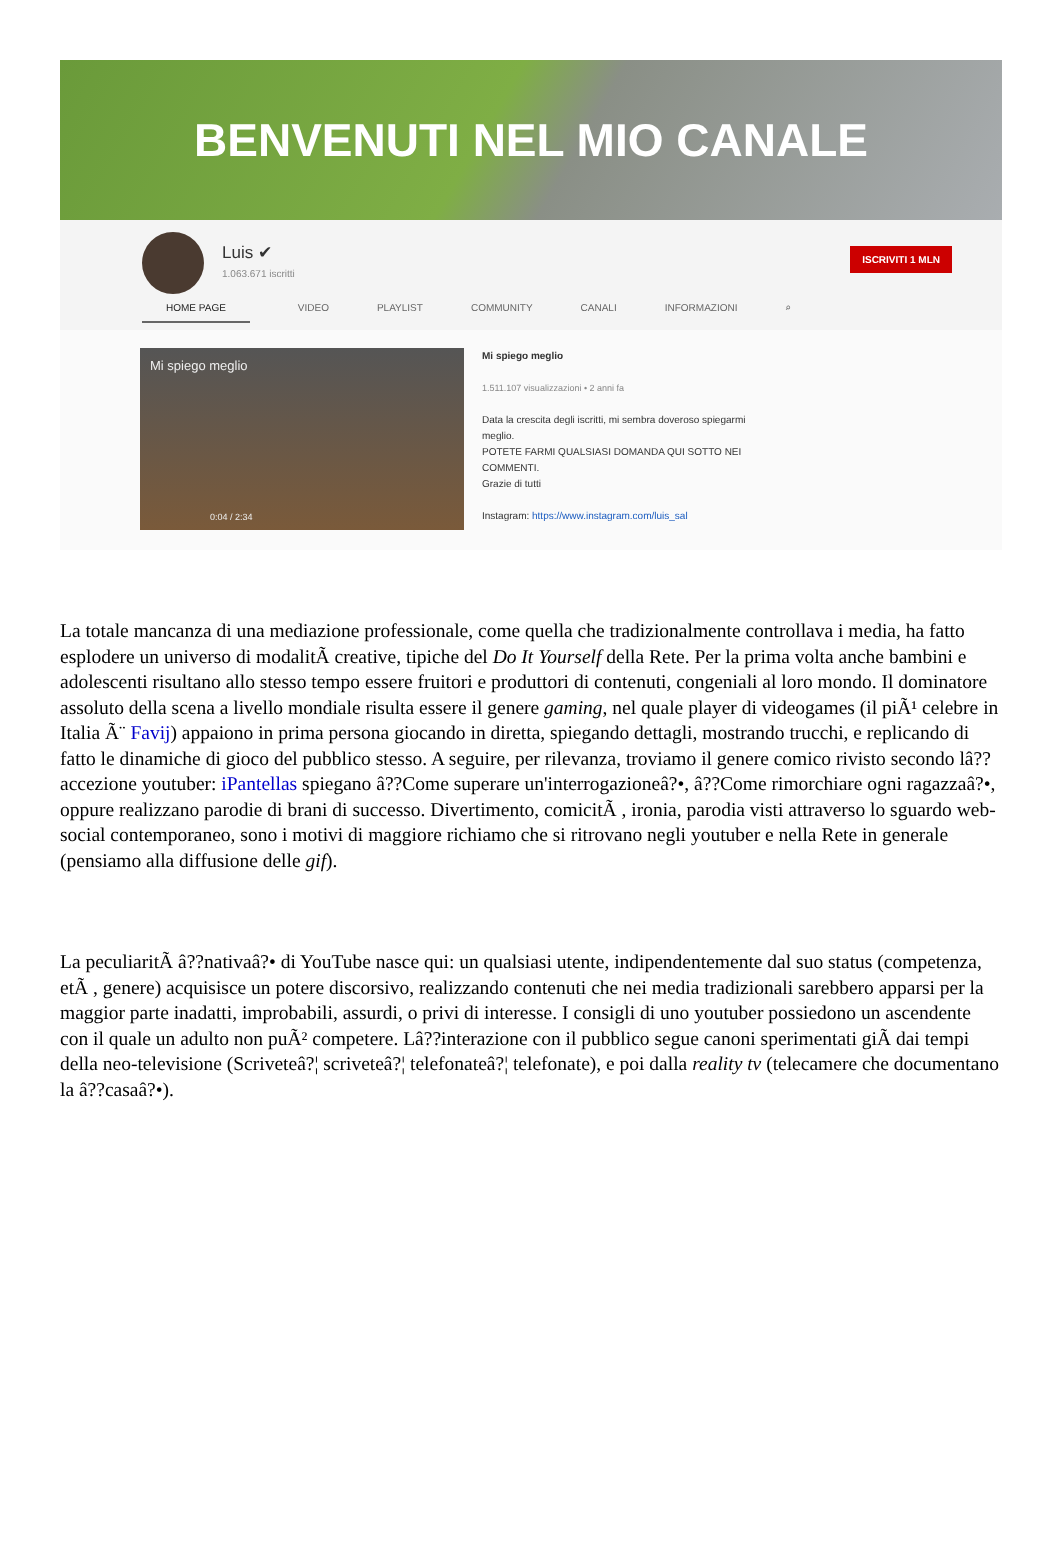BENVENUTI NEL MIO CANALE
Luis ✔
1.063.671 iscritti
ISCRIVITI 1 MLN
HOME PAGE VIDEO PLAYLIST COMMUNITY CANALI INFORMAZIONI ⌕
Mi spiego meglio
0:04 / 2:34
Mi spiego meglio
1.511.107 visualizzazioni • 2 anni fa
Data la crescita degli iscritti, mi sembra doveroso spiegarmi
meglio.
POTETE FARMI QUALSIASI DOMANDA QUI SOTTO NEI
COMMENTI.
Grazie di tutti
Instagram: https://www.instagram.com/luis_sal
La totale mancanza di una mediazione professionale, come quella che tradizionalmente controllava i media, ha fatto esplodere un universo di modalitÃ creative, tipiche del Do It Yourself della Rete. Per la prima volta anche bambini e adolescenti risultano allo stesso tempo essere fruitori e produttori di contenuti, congeniali al loro mondo. Il dominatore assoluto della scena a livello mondiale risulta essere il genere gaming, nel quale player di videogames (il piÃ¹ celebre in Italia Ã¨ Favij) appaiono in prima persona giocando in diretta, spiegando dettagli, mostrando trucchi, e replicando di fatto le dinamiche di gioco del pubblico stesso. A seguire, per rilevanza, troviamo il genere comico rivisto secondo lâ??accezione youtuber: iPantellas spiegano â??Come superare un'interrogazioneâ?•, â??Come rimorchiare ogni ragazzaâ?•, oppure realizzano parodie di brani di successo. Divertimento, comicitÃ , ironia, parodia visti attraverso lo sguardo web-social contemporaneo, sono i motivi di maggiore richiamo che si ritrovano negli youtuber e nella Rete in generale (pensiamo alla diffusione delle gif).
La peculiaritÃ â??nativaâ?• di YouTube nasce qui: un qualsiasi utente, indipendentemente dal suo status (competenza, etÃ , genere) acquisisce un potere discorsivo, realizzando contenuti che nei media tradizionali sarebbero apparsi per la maggior parte inadatti, improbabili, assurdi, o privi di interesse. I consigli di uno youtuber possiedono un ascendente con il quale un adulto non puÃ² competere. Lâ??interazione con il pubblico segue canoni sperimentati giÃ dai tempi della neo-televisione (Scriveteâ?¦ scriveteâ?¦ telefonateâ?¦ telefonate), e poi dalla reality tv (telecamere che documentano la â??casaâ?•).